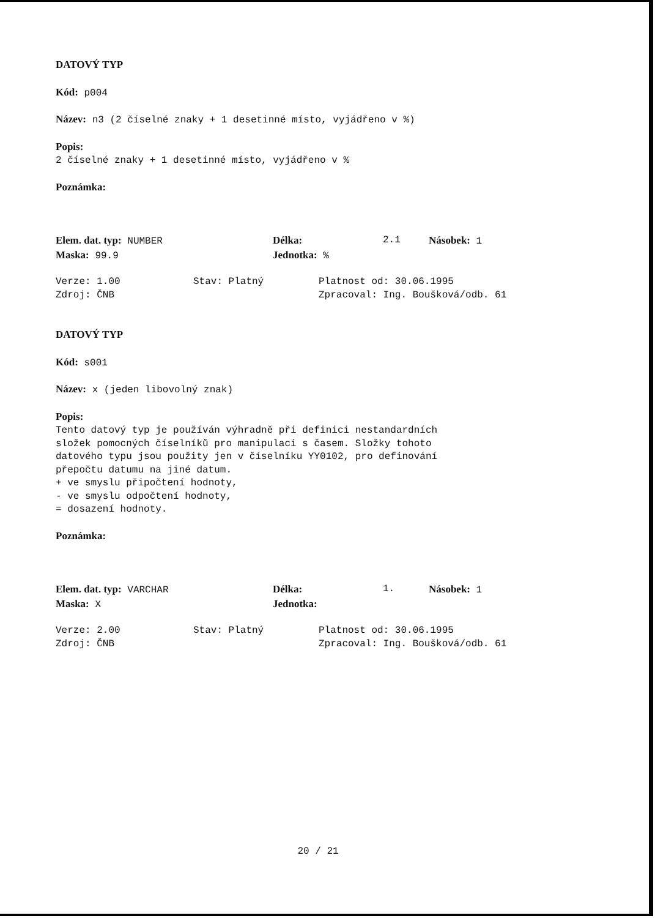DATOVÝ TYP
Kód: p004
Název: n3 (2 číselné znaky + 1 desetinné místo, vyjádřeno v %)
Popis:
2 číselné znaky + 1 desetinné místo, vyjádřeno v %
Poznámka:
Elem. dat. typ: NUMBER Délka: 2.1 Násobek: 1
Maska: 99.9 Jednotka: %
Verze: 1.00 Stav: Platný Platnost od: 30.06.1995
Zdroj: ČNB Zpracoval: Ing. Boušková/odb. 61
DATOVÝ TYP
Kód: s001
Název: x (jeden libovolný znak)
Popis:
Tento datový typ je používán výhradně při definici nestandardních
složek pomocných číselníků pro manipulaci s časem. Složky tohoto
datového typu jsou použity jen v číselníku YY0102, pro definování
přepočtu datumu na jiné datum.
+ ve smyslu připočtení hodnoty,
- ve smyslu odpočtení hodnoty,
= dosazení hodnoty.
Poznámka:
Elem. dat. typ: VARCHAR Délka: 1. Násobek: 1
Maska: X Jednotka:
Verze: 2.00 Stav: Platný Platnost od: 30.06.1995
Zdroj: ČNB Zpracoval: Ing. Boušková/odb. 61
20 / 21